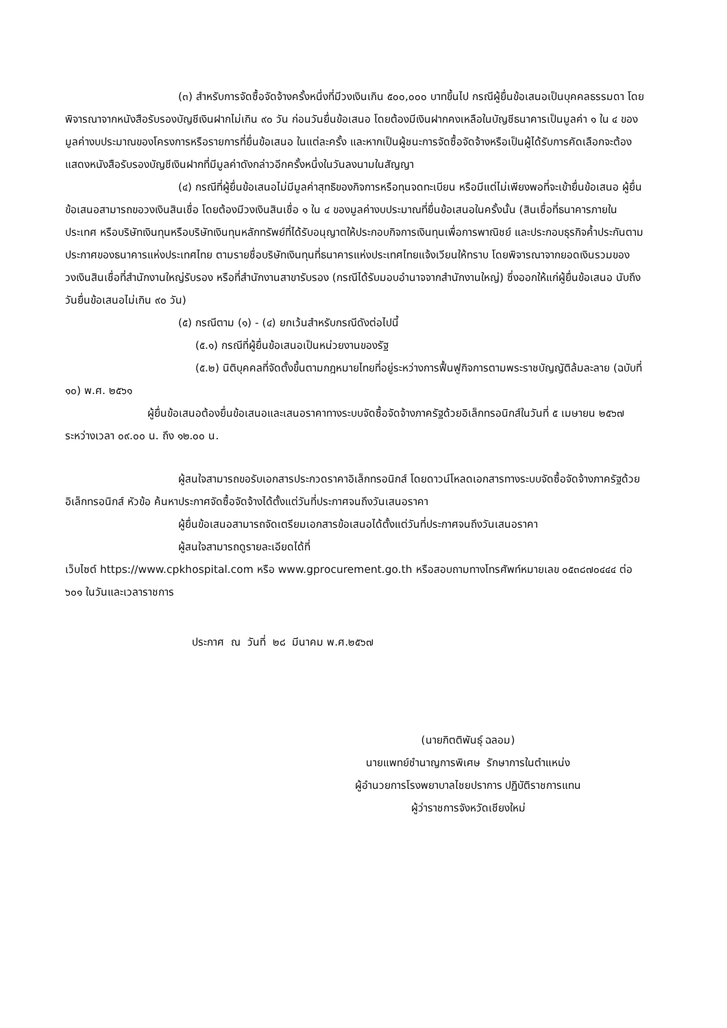(๓) สำหรับการจัดซื้อจัดจ้างครั้งหนึ่งที่มีวงเงินเกิน ๕๐๐,๐๐๐ บาทขึ้นไป กรณีผู้ยื่นข้อเสนอเป็นบุคคลธรรมดา โดยพิจารณาจากหนังสือรับรองบัญชีเงินฝากไม่เกิน ๙๐ วัน ก่อนวันยื่นข้อเสนอ โดยต้องมีเงินฝากคงเหลือในบัญชีธนาคารเป็นมูลค่า ๑ ใน ๔ ของมูลค่างบประมาณของโครงการหรือรายการที่ยื่นข้อเสนอ ในแต่ละครั้ง และหากเป็นผู้ชนะการจัดซื้อจัดจ้างหรือเป็นผู้ได้รับการคัดเลือกจะต้องแสดงหนังสือรับรองบัญชีเงินฝากที่มีมูลค่าดังกล่าวอีกครั้งหนึ่งในวันลงนามในสัญญา
(๔) กรณีที่ผู้ยื่นข้อเสนอไม่มีมูลค่าสุทธิของกิจการหรือทุนจดทะเบียน หรือมีแต่ไม่เพียงพอที่จะเข้ายื่นข้อเสนอ ผู้ยื่นข้อเสนอสามารถขอวงเงินสินเชื่อ โดยต้องมีวงเงินสินเชื่อ ๑ ใน ๔ ของมูลค่างบประมาณที่ยื่นข้อเสนอในครั้งนั้น (สินเชื่อที่ธนาคารภายในประเทศ หรือบริษัทเงินทุนหรือบริษัทเงินทุนหลักทรัพย์ที่ได้รับอนุญาตให้ประกอบกิจการเงินทุนเพื่อการพาณิชย์ และประกอบธุรกิจค้ำประกันตามประกาศของธนาคารแห่งประเทศไทย ตามรายชื่อบริษัทเงินทุนที่ธนาคารแห่งประเทศไทยแจ้งเวียนให้ทราบ โดยพิจารณาจากยอดเงินรวมของวงเงินสินเชื่อที่สำนักงานใหญ่รับรอง หรือที่สำนักงานสาขารับรอง (กรณีได้รับมอบอำนาจจากสำนักงานใหญ่) ซึ่งออกให้แก่ผู้ยื่นข้อเสนอ นับถึงวันยื่นข้อเสนอไม่เกิน ๙๐ วัน)
(๕) กรณีตาม (๑) - (๔) ยกเว้นสำหรับกรณีดังต่อไปนี้
(๕.๑) กรณีที่ผู้ยื่นข้อเสนอเป็นหน่วยงานของรัฐ
(๕.๒) นิติบุคคลที่จัดตั้งขึ้นตามกฎหมายไทยที่อยู่ระหว่างการฟื้นฟูกิจการตามพระราชบัญญัติล้มละลาย (ฉบับที่ ๑๐) พ.ศ. ๒๕๖๑
ผู้ยื่นข้อเสนอต้องยื่นข้อเสนอและเสนอราคาทางระบบจัดซื้อจัดจ้างภาครัฐด้วยอิเล็กทรอนิกส์ในวันที่ ๕ เมษายน ๒๕๖๗ ระหว่างเวลา ๐๙.๐๐ น. ถึง ๑๒.๐๐ น.
ผู้สนใจสามารถขอรับเอกสารประกวดราคาอิเล็กทรอนิกส์ โดยดาวน์โหลดเอกสารทางระบบจัดซื้อจัดจ้างภาครัฐด้วยอิเล็กทรอนิกส์ หัวข้อ ค้นหาประกาศจัดซื้อจัดจ้างได้ตั้งแต่วันที่ประกาศจนถึงวันเสนอราคา
ผู้ยื่นข้อเสนอสามารถจัดเตรียมเอกสารข้อเสนอได้ตั้งแต่วันที่ประกาศจนถึงวันเสนอราคา
ผู้สนใจสามารถดูรายละเอียดได้ที่
เว็บไซต์ https://www.cpkhospital.com หรือ www.gprocurement.go.th หรือสอบถามทางโทรศัพท์หมายเลข ๐๕๓๘๗๐๔๔๔ ต่อ ๖๐๑ ในวันและเวลาราชการ
ประกาศ ณ วันที่ ๒๘ มีนาคม พ.ศ.๒๕๖๗
(นายกิตติพันธุ์ ฉลอม)
นายแพทย์ชำนาญการพิเศษ รักษาการในตำแหน่ง
ผู้อำนวยการโรงพยาบาลไชยปราการ ปฏิบัติราชการแทน
ผู้ว่าราชการจังหวัดเชียงใหม่